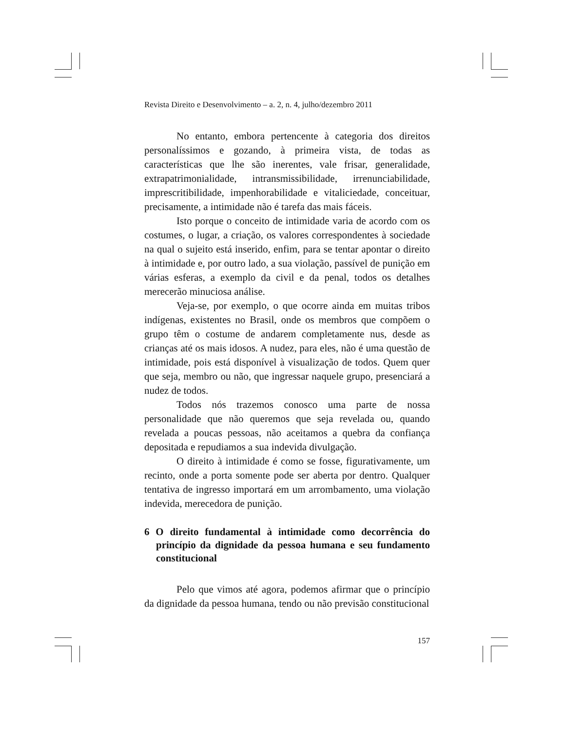Revista Direito e Desenvolvimento – a. 2, n. 4, julho/dezembro 2011
No entanto, embora pertencente à categoria dos direitos personalíssimos e gozando, à primeira vista, de todas as características que lhe são inerentes, vale frisar, generalidade, extrapatrimonialidade, intransmissibilidade, irrenunciabilidade, imprescritibilidade, impenhorabilidade e vitaliciedade, conceituar, precisamente, a intimidade não é tarefa das mais fáceis.
Isto porque o conceito de intimidade varia de acordo com os costumes, o lugar, a criação, os valores correspondentes à sociedade na qual o sujeito está inserido, enfim, para se tentar apontar o direito à intimidade e, por outro lado, a sua violação, passível de punição em várias esferas, a exemplo da civil e da penal, todos os detalhes merecerão minuciosa análise.
Veja-se, por exemplo, o que ocorre ainda em muitas tribos indígenas, existentes no Brasil, onde os membros que compõem o grupo têm o costume de andarem completamente nus, desde as crianças até os mais idosos. A nudez, para eles, não é uma questão de intimidade, pois está disponível à visualização de todos. Quem quer que seja, membro ou não, que ingressar naquele grupo, presenciará a nudez de todos.
Todos nós trazemos conosco uma parte de nossa personalidade que não queremos que seja revelada ou, quando revelada a poucas pessoas, não aceitamos a quebra da confiança depositada e repudiamos a sua indevida divulgação.
O direito à intimidade é como se fosse, figurativamente, um recinto, onde a porta somente pode ser aberta por dentro. Qualquer tentativa de ingresso importará em um arrombamento, uma violação indevida, merecedora de punição.
6 O direito fundamental à intimidade como decorrência do princípio da dignidade da pessoa humana e seu fundamento constitucional
Pelo que vimos até agora, podemos afirmar que o princípio da dignidade da pessoa humana, tendo ou não previsão constitucional
157